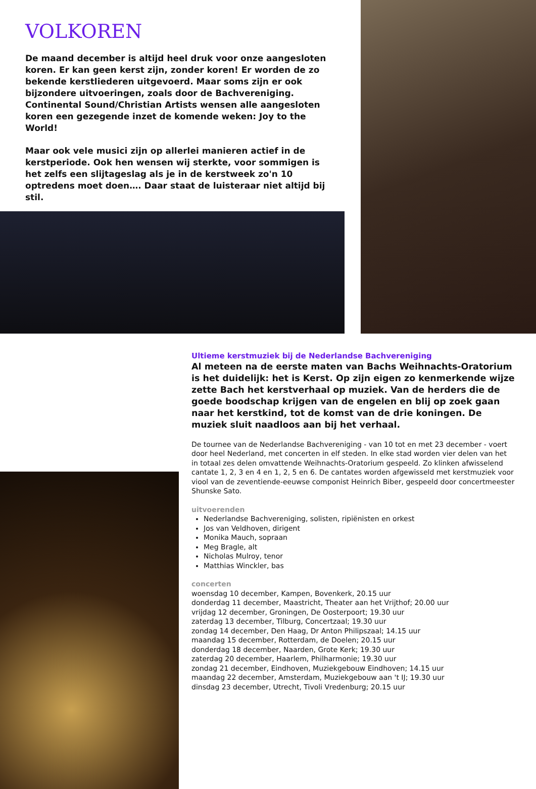VOLKOREN
De maand december is altijd heel druk voor onze aangesloten koren. Er kan geen kerst zijn, zonder koren! Er worden de zo bekende kerstliederen uitgevoerd. Maar soms zijn er ook bijzondere uitvoeringen, zoals door de Bachvereniging. Continental Sound/Christian Artists wensen alle aangesloten koren een gezegende inzet de komende weken: Joy to the World!
Maar ook vele musici zijn op allerlei manieren actief in de kerstperiode. Ook hen wensen wij sterkte, voor sommigen is het zelfs een slijtageslag als je in de kerstweek zo'n 10 optredens moet doen…. Daar staat de luisteraar niet altijd bij stil.
Ultieme kerstmuziek bij de Nederlandse Bachvereniging
Al meteen na de eerste maten van Bachs Weihnachts-Oratorium is het duidelijk: het is Kerst. Op zijn eigen zo kenmerkende wijze zette Bach het kerstverhaal op muziek. Van de herders die de goede boodschap krijgen van de engelen en blij op zoek gaan naar het kerstkind, tot de komst van de drie koningen. De muziek sluit naadloos aan bij het verhaal.
De tournee van de Nederlandse Bachvereniging - van 10 tot en met 23 december - voert door heel Nederland, met concerten in elf steden. In elke stad worden vier delen van het in totaal zes delen omvattende Weihnachts-Oratorium gespeeld. Zo klinken afwisselend cantate 1, 2, 3 en 4 en 1, 2, 5 en 6. De cantates worden afgewisseld met kerstmuziek voor viool van de zeventiende-eeuwse componist Heinrich Biber, gespeeld door concertmeester Shunske Sato.
uitvoerenden
Nederlandse Bachvereniging, solisten, ripiënisten en orkest
Jos van Veldhoven, dirigent
Monika Mauch, sopraan
Meg Bragle, alt
Nicholas Mulroy, tenor
Matthias Winckler, bas
concerten
woensdag 10 december, Kampen, Bovenkerk, 20.15 uur
donderdag 11 december, Maastricht, Theater aan het Vrijthof; 20.00 uur
vrijdag 12 december, Groningen, De Oosterpoort; 19.30 uur
zaterdag 13 december, Tilburg, Concertzaal; 19.30 uur
zondag 14 december, Den Haag, Dr Anton Philipszaal; 14.15 uur
maandag 15 december, Rotterdam, de Doelen; 20.15 uur
donderdag 18 december, Naarden, Grote Kerk; 19.30 uur
zaterdag 20 december, Haarlem, Philharmonie; 19.30 uur
zondag 21 december, Eindhoven, Muziekgebouw Eindhoven; 14.15 uur
maandag 22 december, Amsterdam, Muziekgebouw aan 't IJ; 19.30 uur
dinsdag 23 december, Utrecht, Tivoli Vredenburg; 20.15 uur